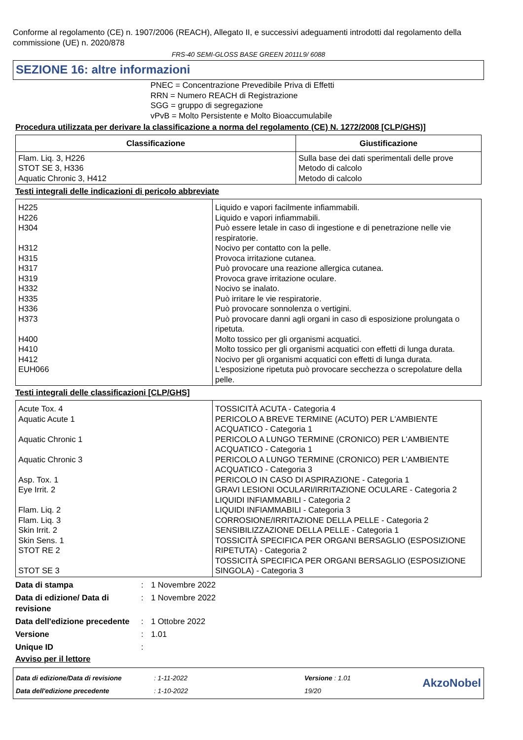Conforme al regolamento (CE) n. 1907/2006 (REACH), Allegato II, e successivi adeguamenti introdotti dal regolamento della commissione (UE) n. 2020/878
FRS-40 SEMI-GLOSS BASE GREEN 2011L9/ 6088
SEZIONE 16: altre informazioni
PNEC = Concentrazione Prevedibile Priva di Effetti
RRN = Numero REACH di Registrazione
SGG = gruppo di segregazione
vPvB = Molto Persistente e Molto Bioaccumulabile
Procedura utilizzata per derivare la classificazione a norma del regolamento (CE) N. 1272/2008 [CLP/GHS)]
| Classificazione | Giustificazione |
| --- | --- |
| Flam. Liq. 3, H226 STOT SE 3, H336 Aquatic Chronic 3, H412 | Sulla base dei dati sperimentali delle prove Metodo di calcolo Metodo di calcolo |
Testi integrali delle indicazioni di pericolo abbreviate
| H225 H226 H304 H312 H315 H317 H319 H332 H335 H336 H373 H400 H410 H412 EUH066 | Liquido e vapori facilmente infiammabili. Liquido e vapori infiammabili. Può essere letale in caso di ingestione e di penetrazione nelle vie respiratorie. Nocivo per contatto con la pelle. Provoca irritazione cutanea. Può provocare una reazione allergica cutanea. Provoca grave irritazione oculare. Nocivo se inalato. Può irritare le vie respiratorie. Può provocare sonnolenza o vertigini. Può provocare danni agli organi in caso di esposizione prolungata o ripetuta. Molto tossico per gli organismi acquatici. Molto tossico per gli organismi acquatici con effetti di lunga durata. Nocivo per gli organismi acquatici con effetti di lunga durata. L'esposizione ripetuta può provocare secchezza o screpolature della pelle. |
Testi integrali delle classificazioni [CLP/GHS]
| Acute Tox. 4 Aquatic Acute 1 Aquatic Chronic 1 Aquatic Chronic 3 Asp. Tox. 1 Eye Irrit. 2 Flam. Liq. 2 Flam. Liq. 3 Skin Irrit. 2 Skin Sens. 1 STOT RE 2 STOT SE 3 | TOSSICITÀ ACUTA - Categoria 4 PERICOLO A BREVE TERMINE (ACUTO) PER L'AMBIENTE ACQUATICO - Categoria 1 PERICOLO A LUNGO TERMINE (CRONICO) PER L'AMBIENTE ACQUATICO - Categoria 1 PERICOLO A LUNGO TERMINE (CRONICO) PER L'AMBIENTE ACQUATICO - Categoria 3 PERICOLO IN CASO DI ASPIRAZIONE - Categoria 1 GRAVI LESIONI OCULARI/IRRITAZIONE OCULARE - Categoria 2 LIQUIDI INFIAMMABILI - Categoria 2 LIQUIDI INFIAMMABILI - Categoria 3 CORROSIONE/IRRITAZIONE DELLA PELLE - Categoria 2 SENSIBILIZZAZIONE DELLA PELLE - Categoria 1 TOSSICITÀ SPECIFICA PER ORGANI BERSAGLIO (ESPOSIZIONE RIPETUTA) - Categoria 2 TOSSICITÀ SPECIFICA PER ORGANI BERSAGLIO (ESPOSIZIONE SINGOLA) - Categoria 3 |
Data di stampa: 1 Novembre 2022
Data di edizione/ Data di revisione: 1 Novembre 2022
Data dell'edizione precedente: 1 Ottobre 2022
Versione: 1.01
Unique ID:
Avviso per il lettore
Data di edizione/Data di revisione
Data dell'edizione precedente
: 1-11-2022
: 1-10-2022
Versione : 1.01
19/20
AkzoNobel